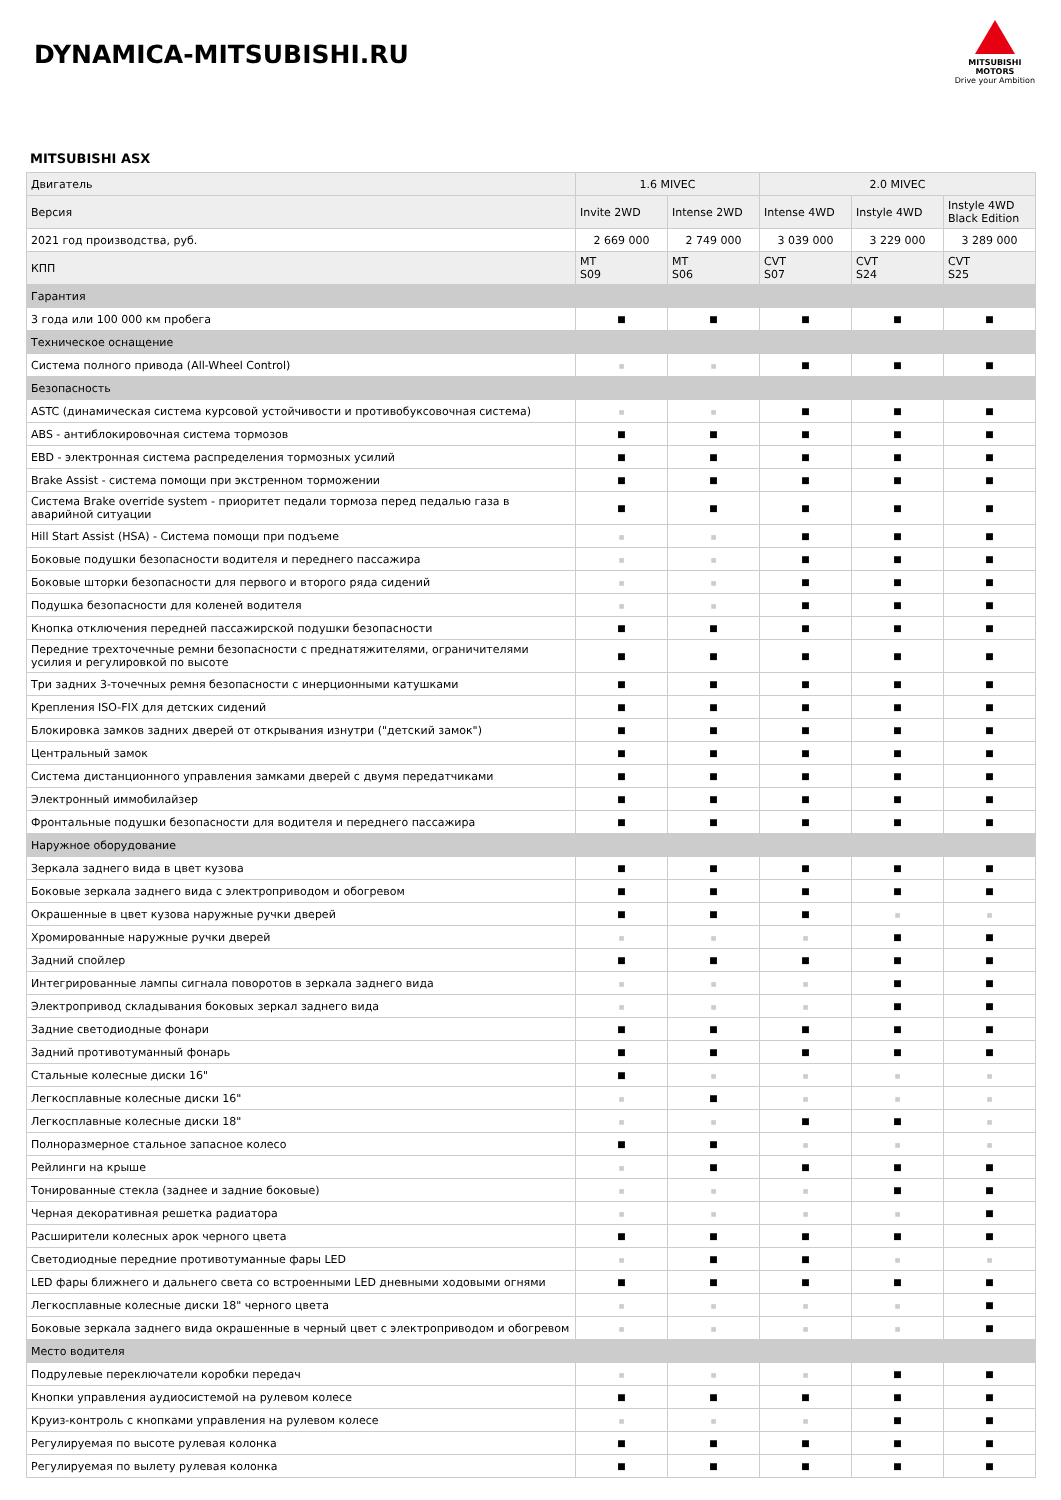DYNAMICA-MITSUBISHI.RU
MITSUBISHI
MOTORS
Drive your Ambition
MITSUBISHI ASX
| Двигатель | 1.6 MIVEC | | 2.0 MIVEC | | |
| --- | --- | --- | --- | --- | --- |
| Версия | Invite 2WD | Intense 2WD | Intense 4WD | Instyle 4WD | Instyle 4WD Black Edition |
| 2021 год производства, руб. | 2 669 000 | 2 749 000 | 3 039 000 | 3 229 000 | 3 289 000 |
| КПП | MT S09 | MT S06 | CVT S07 | CVT S24 | CVT S25 |
| Гарантия | | | | | |
| 3 года или 100 000 км пробега | ■ | ■ | ■ | ■ | ■ |
| Техническое оснащение | | | | | |
| Система полного привода (All-Wheel Control) | ■ | ■ | ■ | ■ | ■ |
| Безопасность | | | | | |
| ASTC (динамическая система курсовой устойчивости и противобуксовочная система) | ■ | ■ | ■ | ■ | ■ |
| ABS - антиблокировочная система тормозов | ■ | ■ | ■ | ■ | ■ |
| EBD - электронная система распределения тормозных усилий | ■ | ■ | ■ | ■ | ■ |
| Brake Assist - система помощи при экстренном торможении | ■ | ■ | ■ | ■ | ■ |
| Система Brake override system - приоритет педали тормоза перед педалью газа в аварийной ситуации | ■ | ■ | ■ | ■ | ■ |
| Hill Start Assist (HSA) - Система помощи при подъеме | ■ | ■ | ■ | ■ | ■ |
| Боковые подушки безопасности водителя и переднего пассажира | ■ | ■ | ■ | ■ | ■ |
| Боковые шторки безопасности для первого и второго ряда сидений | ■ | ■ | ■ | ■ | ■ |
| Подушка безопасности для коленей водителя | ■ | ■ | ■ | ■ | ■ |
| Кнопка отключения передней пассажирской подушки безопасности | ■ | ■ | ■ | ■ | ■ |
| Передние трехточечные ремни безопасности с преднатяжителями, ограничителями усилия и регулировкой по высоте | ■ | ■ | ■ | ■ | ■ |
| Три задних 3-точечных ремня безопасности с инерционными катушками | ■ | ■ | ■ | ■ | ■ |
| Крепления ISO-FIX для детских сидений | ■ | ■ | ■ | ■ | ■ |
| Блокировка замков задних дверей от открывания изнутри ("детский замок") | ■ | ■ | ■ | ■ | ■ |
| Центральный замок | ■ | ■ | ■ | ■ | ■ |
| Система дистанционного управления замками дверей с двумя передатчиками | ■ | ■ | ■ | ■ | ■ |
| Электронный иммобилайзер | ■ | ■ | ■ | ■ | ■ |
| Фронтальные подушки безопасности для водителя и переднего пассажира | ■ | ■ | ■ | ■ | ■ |
| Наружное оборудование | | | | | |
| Зеркала заднего вида в цвет кузова | ■ | ■ | ■ | ■ | ■ |
| Боковые зеркала заднего вида с электроприводом и обогревом | ■ | ■ | ■ | ■ | ■ |
| Окрашенные в цвет кузова наружные ручки дверей | ■ | ■ | ■ | ■ | ■ |
| Хромированные наружные ручки дверей | ■ | ■ | ■ | ■ | ■ |
| Задний спойлер | ■ | ■ | ■ | ■ | ■ |
| Интегрированные лампы сигнала поворотов в зеркала заднего вида | ■ | ■ | ■ | ■ | ■ |
| Электропривод складывания боковых зеркал заднего вида | ■ | ■ | ■ | ■ | ■ |
| Задние светодиодные фонари | ■ | ■ | ■ | ■ | ■ |
| Задний противотуманный фонарь | ■ | ■ | ■ | ■ | ■ |
| Стальные колесные диски 16" | ■ | ■ | ■ | ■ | ■ |
| Легкосплавные колесные диски 16" | ■ | ■ | ■ | ■ | ■ |
| Легкосплавные колесные диски 18" | ■ | ■ | ■ | ■ | ■ |
| Полноразмерное стальное запасное колесо | ■ | ■ | ■ | ■ | ■ |
| Рейлинги на крыше | ■ | ■ | ■ | ■ | ■ |
| Тонированные стекла (заднее и задние боковые) | ■ | ■ | ■ | ■ | ■ |
| Черная декоративная решетка радиатора | ■ | ■ | ■ | ■ | ■ |
| Расширители колесных арок черного цвета | ■ | ■ | ■ | ■ | ■ |
| Светодиодные передние противотуманные фары LED | ■ | ■ | ■ | ■ | ■ |
| LED фары ближнего и дальнего света со встроенными LED дневными ходовыми огнями | ■ | ■ | ■ | ■ | ■ |
| Легкосплавные колесные диски 18" черного цвета | ■ | ■ | ■ | ■ | ■ |
| Боковые зеркала заднего вида окрашенные в черный цвет с электроприводом и обогревом | ■ | ■ | ■ | ■ | ■ |
| Место водителя | | | | | |
| Подрулевые переключатели коробки передач | ■ | ■ | ■ | ■ | ■ |
| Кнопки управления аудиосистемой на рулевом колесе | ■ | ■ | ■ | ■ | ■ |
| Круиз-контроль с кнопками управления на рулевом колесе | ■ | ■ | ■ | ■ | ■ |
| Регулируемая по высоте рулевая колонка | ■ | ■ | ■ | ■ | ■ |
| Регулируемая по вылету рулевая колонка | ■ | ■ | ■ | ■ | ■ |